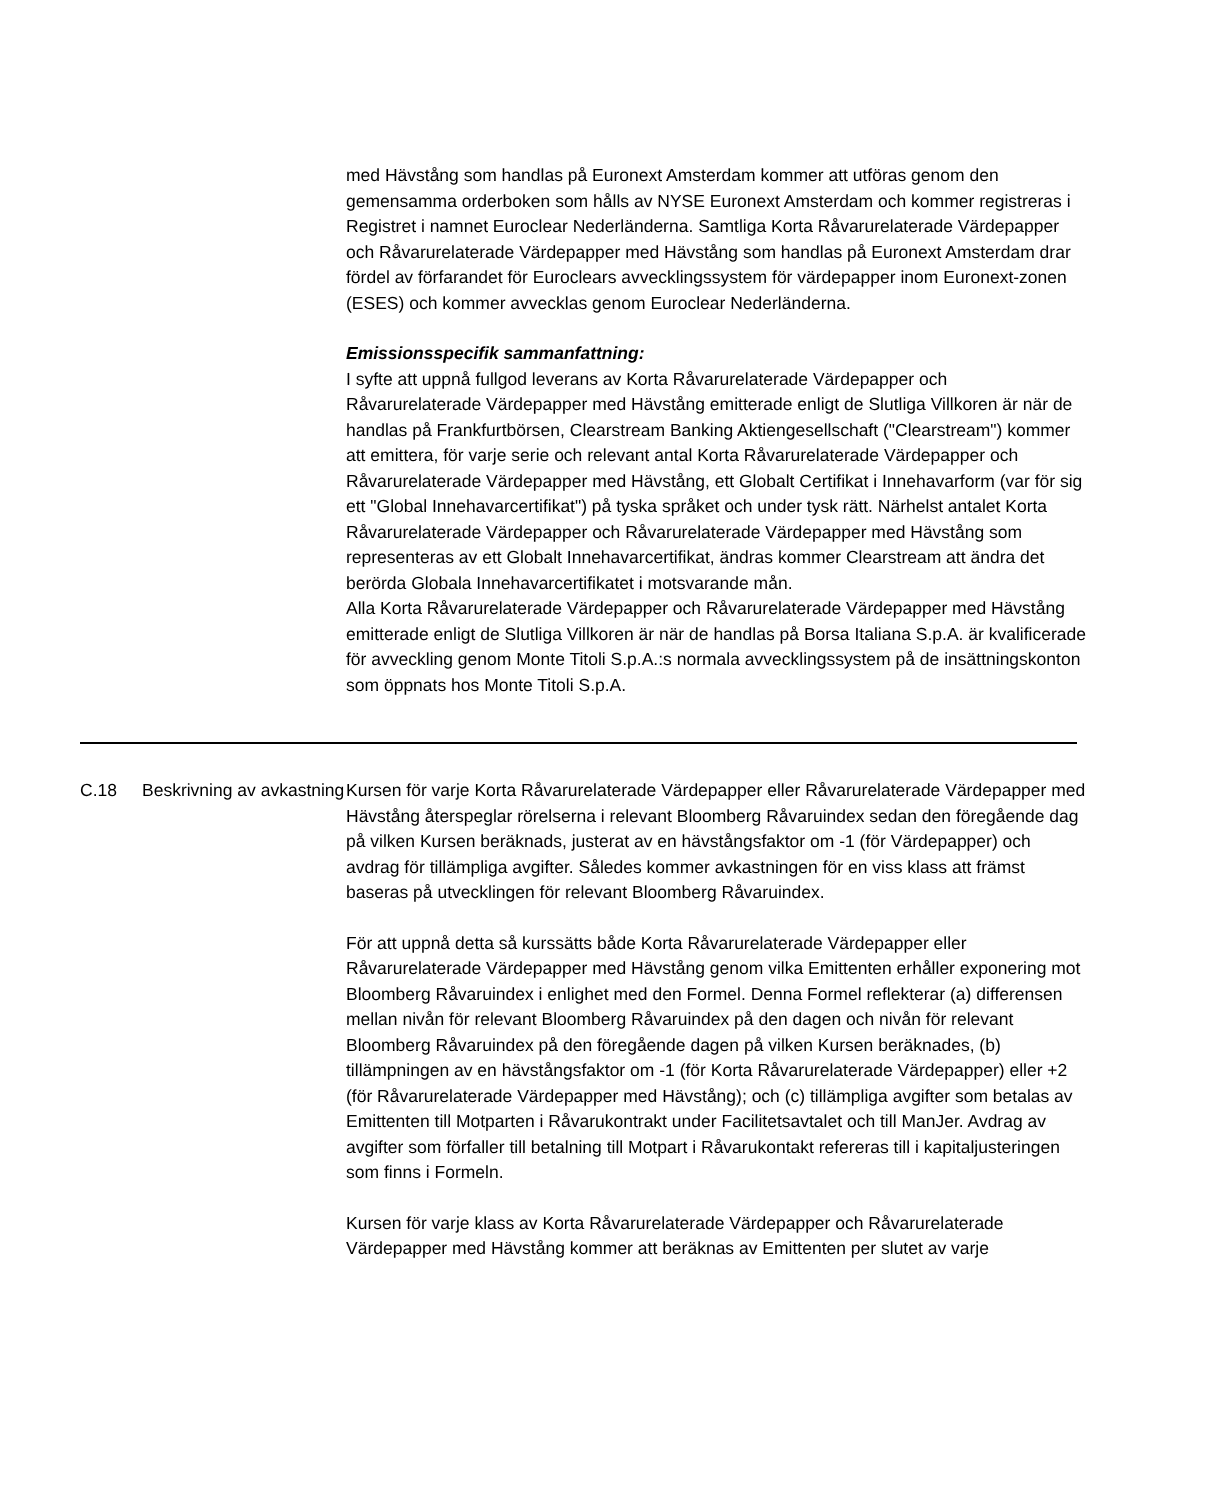med Hävstång som handlas på Euronext Amsterdam kommer att utföras genom den gemensamma orderboken som hålls av NYSE Euronext Amsterdam och kommer registreras i Registret i namnet Euroclear Nederländerna. Samtliga Korta Råvarurelaterade Värdepapper och Råvarurelaterade Värdepapper med Hävstång som handlas på Euronext Amsterdam drar fördel av förfarandet för Euroclears avvecklingssystem för värdepapper inom Euronext-zonen (ESES) och kommer avvecklas genom Euroclear Nederländerna.
Emissionsspecifik sammanfattning:
I syfte att uppnå fullgod leverans av Korta Råvarurelaterade Värdepapper och Råvarurelaterade Värdepapper med Hävstång emitterade enligt de Slutliga Villkoren är när de handlas på Frankfurtbörsen, Clearstream Banking Aktiengesellschaft ("Clearstream") kommer att emittera, för varje serie och relevant antal Korta Råvarurelaterade Värdepapper och Råvarurelaterade Värdepapper med Hävstång, ett Globalt Certifikat i Innehavarform (var för sig ett "Global Innehavarcertifikat") på tyska språket och under tysk rätt. Närhelst antalet Korta Råvarurelaterade Värdepapper och Råvarurelaterade Värdepapper med Hävstång som representeras av ett Globalt Innehavarcertifikat, ändras kommer Clearstream att ändra det berörda Globala Innehavarcertifikatet i motsvarande mån.
Alla Korta Råvarurelaterade Värdepapper och Råvarurelaterade Värdepapper med Hävstång emitterade enligt de Slutliga Villkoren är när de handlas på Borsa Italiana S.p.A. är kvalificerade för avveckling genom Monte Titoli S.p.A.:s normala avvecklingssystem på de insättningskonton som öppnats hos Monte Titoli S.p.A.
C.18 Beskrivning av avkastning
Kursen för varje Korta Råvarurelaterade Värdepapper eller Råvarurelaterade Värdepapper med Hävstång återspeglar rörelserna i relevant Bloomberg Råvaruindex sedan den föregående dag på vilken Kursen beräknads, justerat av en hävstångsfaktor om -1 (för Värdepapper) och avdrag för tillämpliga avgifter. Således kommer avkastningen för en viss klass att främst baseras på utvecklingen för relevant Bloomberg Råvaruindex.
För att uppnå detta så kurssätts både Korta Råvarurelaterade Värdepapper eller Råvarurelaterade Värdepapper med Hävstång genom vilka Emittenten erhåller exponering mot Bloomberg Råvaruindex i enlighet med den Formel. Denna Formel reflekterar (a) differensen mellan nivån för relevant Bloomberg Råvaruindex på den dagen och nivån för relevant Bloomberg Råvaruindex på den föregående dagen på vilken Kursen beräknades, (b) tillämpningen av en hävstångsfaktor om -1 (för Korta Råvarurelaterade Värdepapper) eller +2 (för Råvarurelaterade Värdepapper med Hävstång); och (c) tillämpliga avgifter som betalas av Emittenten till Motparten i Råvarukontrakt under Facilitetsavtalet och till ManJer. Avdrag av avgifter som förfaller till betalning till Motpart i Råvarukontakt refereras till i kapitaljusteringen som finns i Formeln.
Kursen för varje klass av Korta Råvarurelaterade Värdepapper och Råvarurelaterade Värdepapper med Hävstång kommer att beräknas av Emittenten per slutet av varje